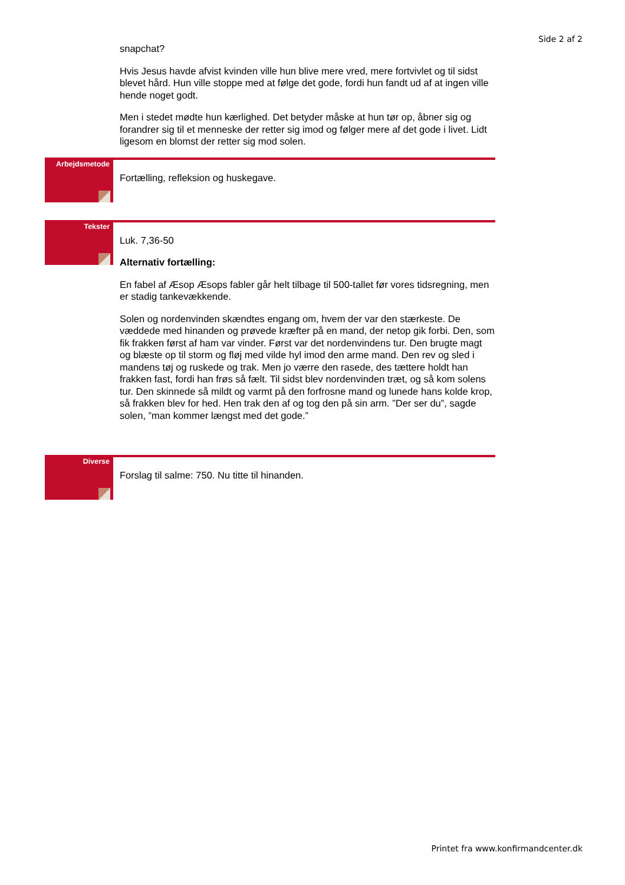Side 2 af 2
snapchat?
Hvis Jesus havde afvist kvinden ville hun blive mere vred, mere fortvivlet og til sidst blevet hård. Hun ville stoppe med at følge det gode, fordi hun fandt ud af at ingen ville hende noget godt.
Men i stedet mødte hun kærlighed. Det betyder måske at hun tør op, åbner sig og forandrer sig til et menneske der retter sig imod og følger mere af det gode i livet. Lidt ligesom en blomst der retter sig mod solen.
Arbejdsmetode
Fortælling, refleksion og huskegave.
Tekster
Luk. 7,36-50
Alternativ fortælling:
En fabel af Æsop Æsops fabler går helt tilbage til 500-tallet før vores tidsregning, men er stadig tankevækkende.
Solen og nordenvinden skændtes engang om, hvem der var den stærkeste. De væddede med hinanden og prøvede kræfter på en mand, der netop gik forbi. Den, som fik frakken først af ham var vinder. Først var det nordenvindens tur. Den brugte magt og blæste op til storm og fløj med vilde hyl imod den arme mand. Den rev og sled i mandens tøj og ruskede og trak. Men jo værre den rasede, des tættere holdt han frakken fast, fordi han frøs så fælt. Til sidst blev nordenvinden træt, og så kom solens tur. Den skinnede så mildt og varmt på den forfrosne mand og lunede hans kolde krop, så frakken blev for hed. Hen trak den af og tog den på sin arm. ”Der ser du”, sagde solen, ”man kommer længst med det gode.”
Diverse
Forslag til salme: 750. Nu titte til hinanden.
Printet fra www.konfirmandcenter.dk